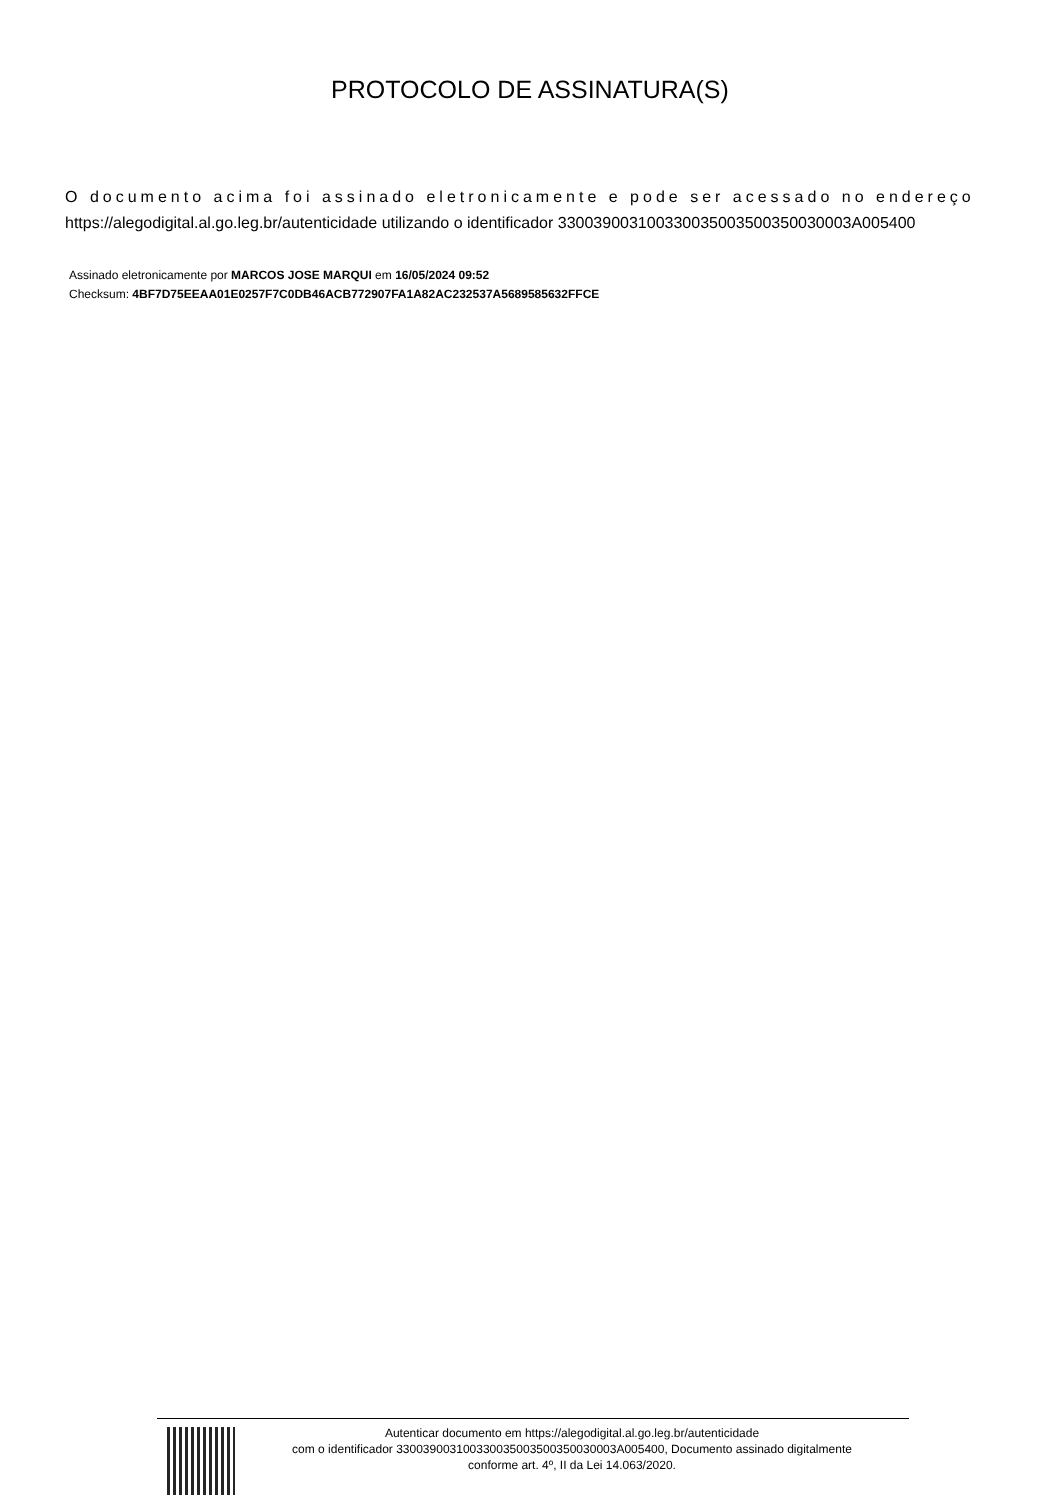PROTOCOLO DE ASSINATURA(S)
O documento acima foi assinado eletronicamente e pode ser acessado no endereço
https://alegodigital.al.go.leg.br/autenticidade utilizando o identificador 330039003100330035003500350030003A005400
Assinado eletronicamente por MARCOS JOSE MARQUI em 16/05/2024 09:52
Checksum: 4BF7D75EEAA01E0257F7C0DB46ACB772907FA1A82AC232537A5689585632FFCE
Autenticar documento em https://alegodigital.al.go.leg.br/autenticidade
com o identificador 330039003100330035003500350030003A005400, Documento assinado digitalmente
conforme art. 4º, II da Lei 14.063/2020.